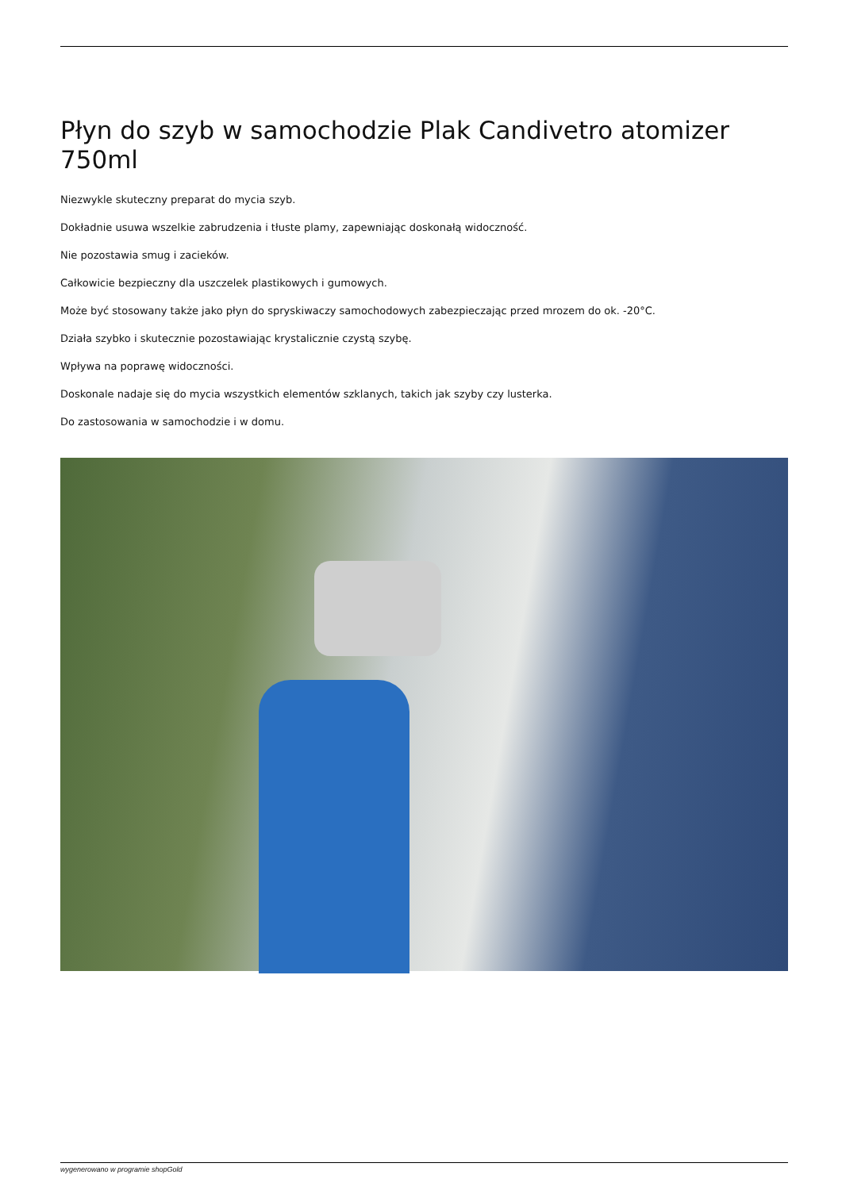Płyn do szyb w samochodzie Plak Candivetro atomizer 750ml
Niezwykle skuteczny preparat do mycia szyb.
Dokładnie usuwa wszelkie zabrudzenia i tłuste plamy, zapewniając doskonałą widoczność.
Nie pozostawia smug i zacieków.
Całkowicie bezpieczny dla uszczelek plastikowych i gumowych.
Może być stosowany także jako płyn do spryskiwaczy samochodowych zabezpieczając przed mrozem do ok. -20°C.
Działa szybko i skutecznie pozostawiając krystalicznie czystą szybę.
Wpływa na poprawę widoczności.
Doskonale nadaje się do mycia wszystkich elementów szklanych, takich jak szyby czy lusterka.
Do zastosowania w samochodzie i w domu.
wygenerowano w programie shopGold